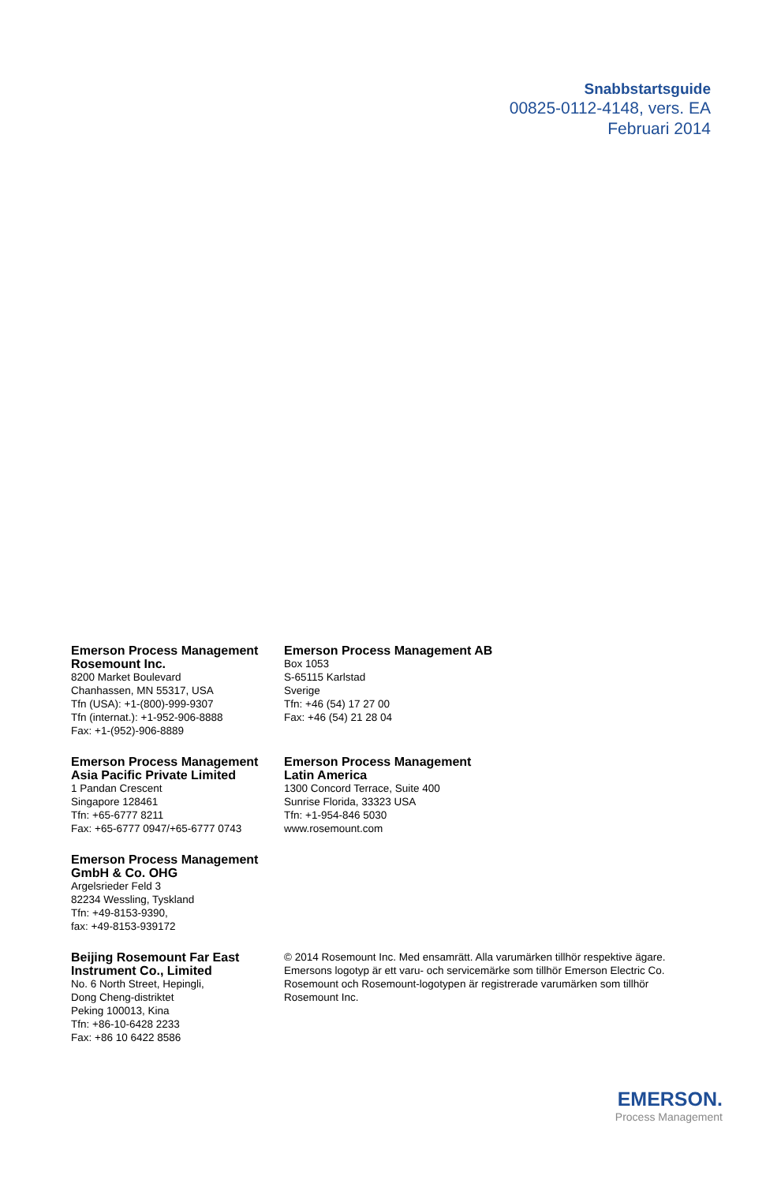Snabbstartsguide
00825-0112-4148, vers. EA
Februari 2014
Emerson Process Management
Rosemount Inc.
8200 Market Boulevard
Chanhassen, MN 55317, USA
Tfn (USA): +1-(800)-999-9307
Tfn (internat.): +1-952-906-8888
Fax: +1-(952)-906-8889
Emerson Process Management AB
Box 1053
S-65115 Karlstad
Sverige
Tfn: +46 (54) 17 27 00
Fax: +46 (54) 21 28 04
Emerson Process Management
Asia Pacific Private Limited
1 Pandan Crescent
Singapore 128461
Tfn: +65-6777 8211
Fax: +65-6777 0947/+65-6777 0743
Emerson Process Management
Latin America
1300 Concord Terrace, Suite 400
Sunrise Florida, 33323 USA
Tfn: +1-954-846 5030
www.rosemount.com
Emerson Process Management
GmbH & Co. OHG
Argelsrieder Feld 3
82234 Wessling, Tyskland
Tfn: +49-8153-9390,
fax: +49-8153-939172
Beijing Rosemount Far East
Instrument Co., Limited
No. 6 North Street, Hepingli,
Dong Cheng-distriktet
Peking 100013, Kina
Tfn: +86-10-6428 2233
Fax: +86 10 6422 8586
© 2014 Rosemount Inc. Med ensamrätt. Alla varumärken tillhör respektive ägare.
Emersons logotyp är ett varu- och servicemärke som tillhör Emerson Electric Co.
Rosemount och Rosemount-logotypen är registrerade varumärken som tillhör
Rosemount Inc.
EMERSON.
Process Management